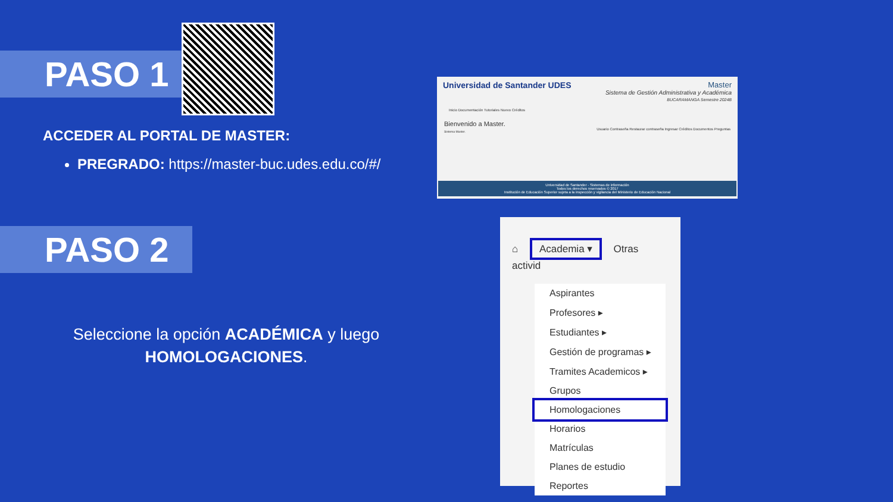PASO 1
ACCEDER AL PORTAL DE MASTER:
PREGRADO: https://master-buc.udes.edu.co/#/
PASO 2
Seleccione la opción ACADÉMICA y luego
HOMOLOGACIONES.
Universidad de Santander UDES Master
Sistema de Gestión Administrativa y Académica
BUCARAMANGA Semestre 2024B
Inicio Documentación Tutoriales Nuevo Créditos
Bienvenido a Master.
Sistema Master. Usuario Contraseña Restaurar contraseña Ingresar Créditos Documentos Preguntas
Universidad de Santander - Sistemas de información
Todos los derechos reservados © 2017
Institución de Educación Superior sujeta a la inspección y vigilancia del Ministerio de Educación Nacional
⌂ Academia ▾ Otras activid
Aspirantes
Profesores ▸
Estudiantes ▸
Gestión de programas ▸
Tramites Academicos ▸
Grupos
Homologaciones
Horarios
Matrículas
Planes de estudio
Reportes